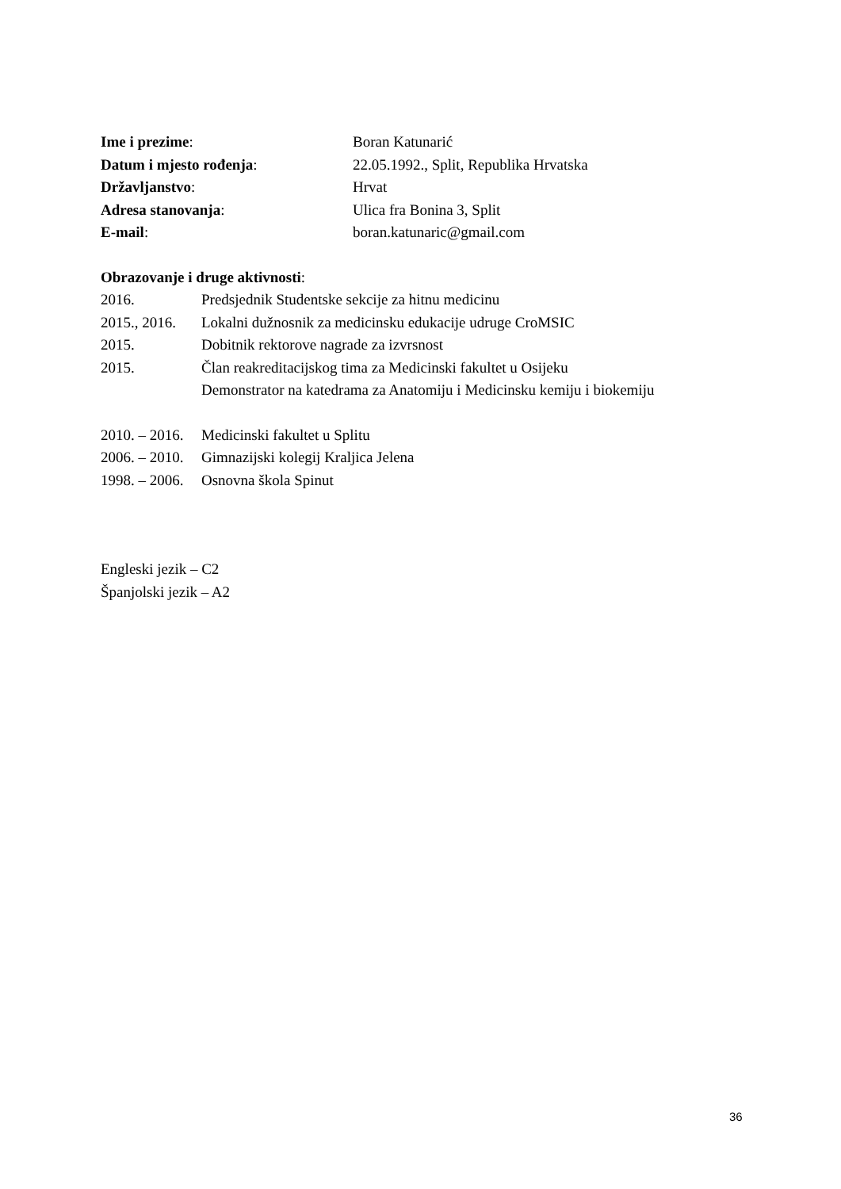Ime i prezime: Boran Katunarić
Datum i mjesto rođenja: 22.05.1992., Split, Republika Hrvatska
Državljanstvo: Hrvat
Adresa stanovanja: Ulica fra Bonina 3, Split
E-mail: boran.katunaric@gmail.com
Obrazovanje i druge aktivnosti:
2016. Predsjednik Studentske sekcije za hitnu medicinu
2015., 2016.
Lokalni dužnosnik za medicinsku edukacije udruge CroMSIC
2015. Dobitnik rektorove nagrade za izvrsnost
2015. Član reakreditacijskog tima za Medicinski fakultet u Osijeku
Demonstrator na katedrama za Anatomiju i Medicinsku kemiju i biokemiju
2010. – 2016.
Medicinski fakultet u Splitu
2006. – 2010.
Gimnazijski kolegij Kraljica Jelena
1998. – 2006.
Osnovna škola Spinut
Engleski jezik – C2
Španjolski jezik – A2
36